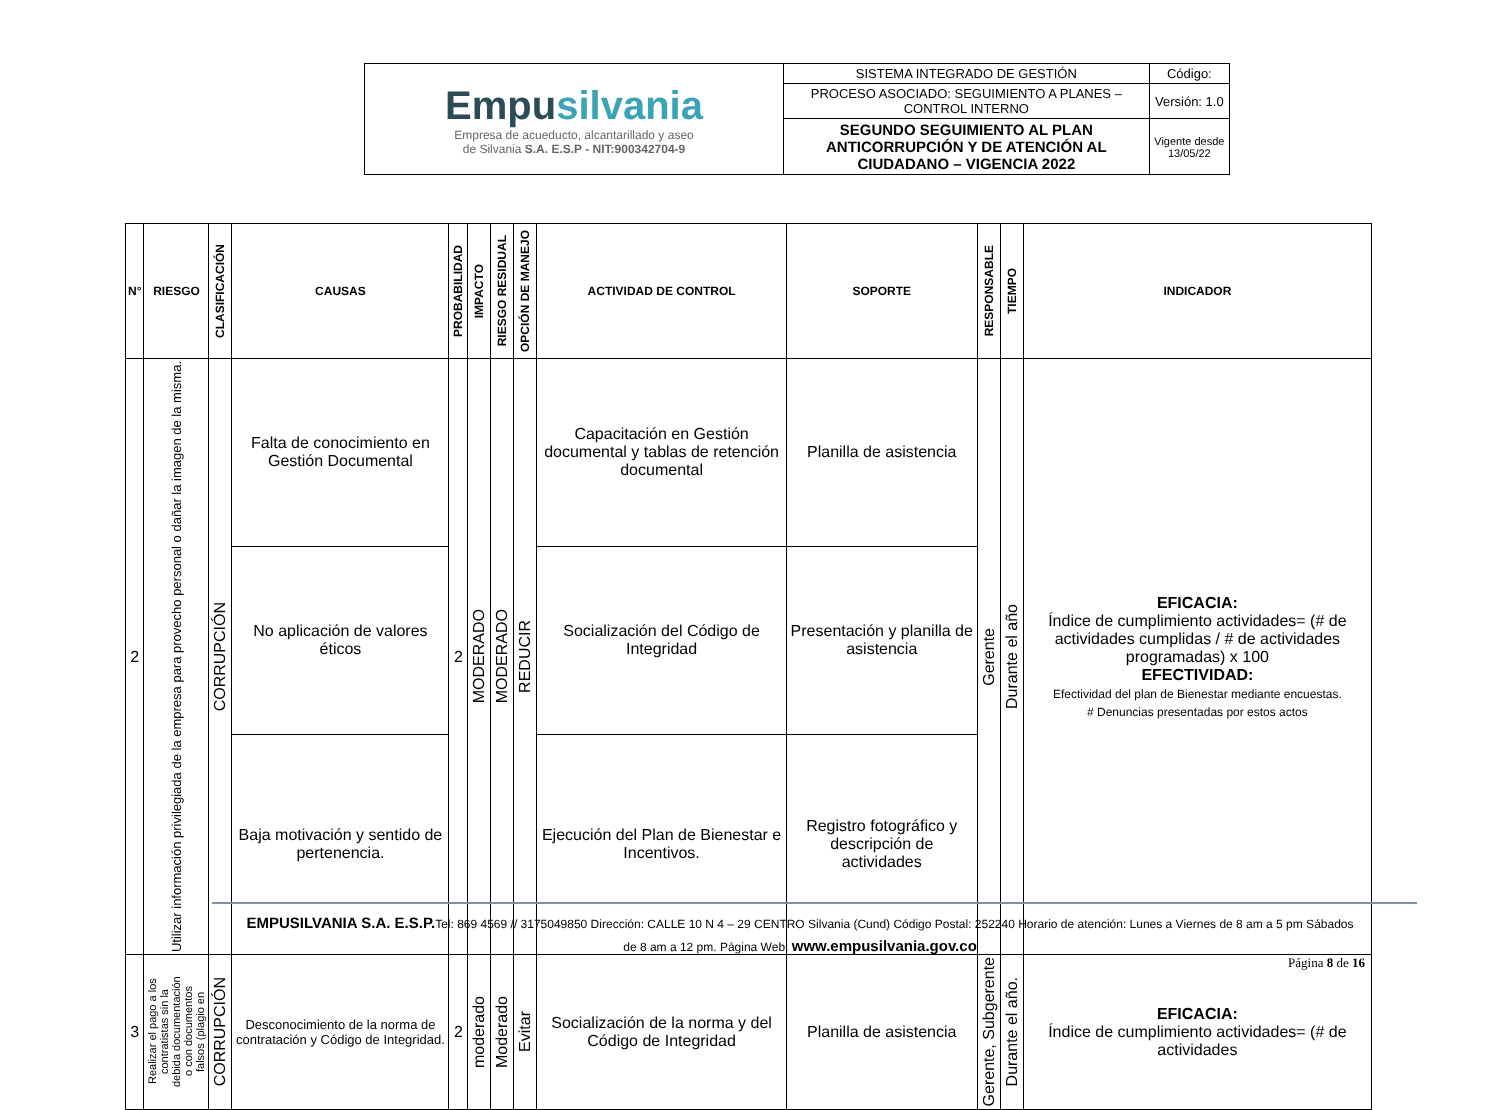| Empu silvania Empresa de acueducto, alcantarillado y aseo de Silvania S.A. E.S.P - NIT:900342704-9 | SISTEMA INTEGRADO DE GESTIÓN | Código: |
| | PROCESO ASOCIADO: SEGUIMIENTO A PLANES – CONTROL INTERNO | Versión: 1.0 |
| | SEGUNDO SEGUIMIENTO AL PLAN ANTICORRUPCIÓN Y DE ATENCIÓN AL CIUDADANO – VIGENCIA 2022 | Vigente desde 13/05/22 |
| N° | RIESGO | CLASIFICACIÓN | CAUSAS | PROBABILIDAD | IMPACTO | RIESGO RESIDUAL | OPCIÓN DE MANEJO | ACTIVIDAD DE CONTROL | SOPORTE | RESPONSABLE | TIEMPO | INDICADOR |
| --- | --- | --- | --- | --- | --- | --- | --- | --- | --- | --- | --- | --- |
| 2 | Utilizar información privilegiada de la empresa para provecho personal o dañar la imagen de la misma. | CORRUPCIÓN | Falta de conocimiento en Gestión Documental | 2 | MODERADO | MODERADO | REDUCIR | Capacitación en Gestión documental y tablas de retención documental | Planilla de asistencia | Gerente | Durante el año | EFICACIA: Índice de cumplimiento actividades= (# de actividades cumplidas / # de actividades programadas) x 100 EFECTIVIDAD: Efectividad del plan de Bienestar mediante encuestas. # Denuncias presentadas por estos actos |
| | | | No aplicación de valores éticos | | | | | Socialización del Código de Integridad | Presentación y planilla de asistencia | | | |
| | | | Baja motivación y sentido de pertenencia. | | | | | Ejecución del Plan de Bienestar e Incentivos. | Registro fotográfico y descripción de actividades | | | |
| 3 | Realizar el pago a los contratistas sin la debida documentación o con documentos falsos (plagio en | CORRUPCIÓN | Desconocimiento de la norma de contratación y Código de Integridad. | 2 | moderado | Moderado | Evitar | Socialización de la norma y del Código de Integridad | Planilla de asistencia | Gerente, Subgerente | Durante el año. | EFICACIA: Índice de cumplimiento actividades= (# de actividades |
EMPUSILVANIA S.A. E.S.P. Tel: 869 4569 // 3175049850 Dirección: CALLE 10 N 4 – 29 CENTRO Silvania (Cund) Código Postal: 252240 Horario de atención: Lunes a Viernes de 8 am a 5 pm Sábados de 8 am a 12 pm. Página Web: www.empusilvania.gov.co
Página 8 de 16